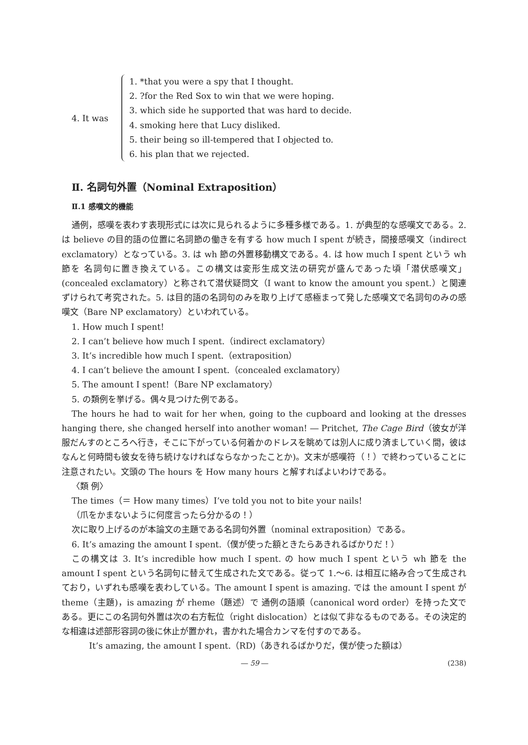4. It was
1. *that you were a spy that I thought.
2. ?for the Red Sox to win that we were hoping.
3. which side he supported that was hard to decide.
4. smoking here that Lucy disliked.
5. their being so ill-tempered that I objected to.
6. his plan that we rejected.
Ⅱ. 名詞句外置（Nominal Extraposition）
Ⅱ.1 感嘆文的機能
通例，感嘆を表わす表現形式には次に見られるように多種多様である。1. が典型的な感嘆文である。2. は believe の目的語の位置に名詞節の働きを有する how much I spent が続き，間接感嘆文（indirect exclamatory）となっている。3. は wh 節の外置移動構文である。4. は how much I spent という wh 節を 名詞句に置き換えている。この構文は変形生成文法の研究が盛んであった頃「潜伏感嘆文」(concealed exclamatory）と称されて潜伏疑問文（I want to know the amount you spent.）と関連ずけられて考究された。5. は目的語の名詞句のみを取り上げて感極まって発した感嘆文で名詞句のみの感嘆文（Bare NP exclamatory）といわれている。
1. How much I spent!
2. I can’t believe how much I spent.（indirect exclamatory）
3. It’s incredible how much I spent.（extraposition）
4. I can’t believe the amount I spent.（concealed exclamatory）
5. The amount I spent!（Bare NP exclamatory）
5. の類例を挙げる。偶々見つけた例である。
The hours he had to wait for her when, going to the cupboard and looking at the dresses hanging there, she changed herself into another woman! ― Pritchet, The Cage Bird（彼女が洋服だんすのところへ行き，そこに下がっている何着かのドレスを眺めては別人に成り済ましていく間，彼はなんと何時間も彼女を待ち続けなければならなかったことか)。文末が感嘆符（！）で終わっていることに注意されたい。文頭の The hours を How many hours と解すればよいわけである。
〈類 例〉
The times（＝ How many times）I’ve told you not to bite your nails!
（爪をかまないように何度言ったら分かるの！）
次に取り上げるのが本論文の主題である名詞句外置（nominal extraposition）である。
6. It’s amazing the amount I spent.（僕が使った額ときたらあきれるばかりだ！）
この構文は 3. It’s incredible how much I spent. の how much I spent という wh 節を the amount I spent という名詞句に替えて生成された文である。従って 1.〜6. は相互に絡み合って生成されており，いずれも感嘆を表わしている。The amount I spent is amazing. では the amount I spent が theme（主題)，is amazing が rheme（題述）で 通例の語順（canonical word order）を持った文である。更にこの名詞句外置は次の右方転位（right dislocation）とは似て非なるものである。その決定的な相違は述部形容詞の後に休止が置かれ，書かれた場合カンマを付すのである。
It’s amazing, the amount I spent.（RD)（あきれるばかりだ，僕が使った額は）
― 59 ― (238)